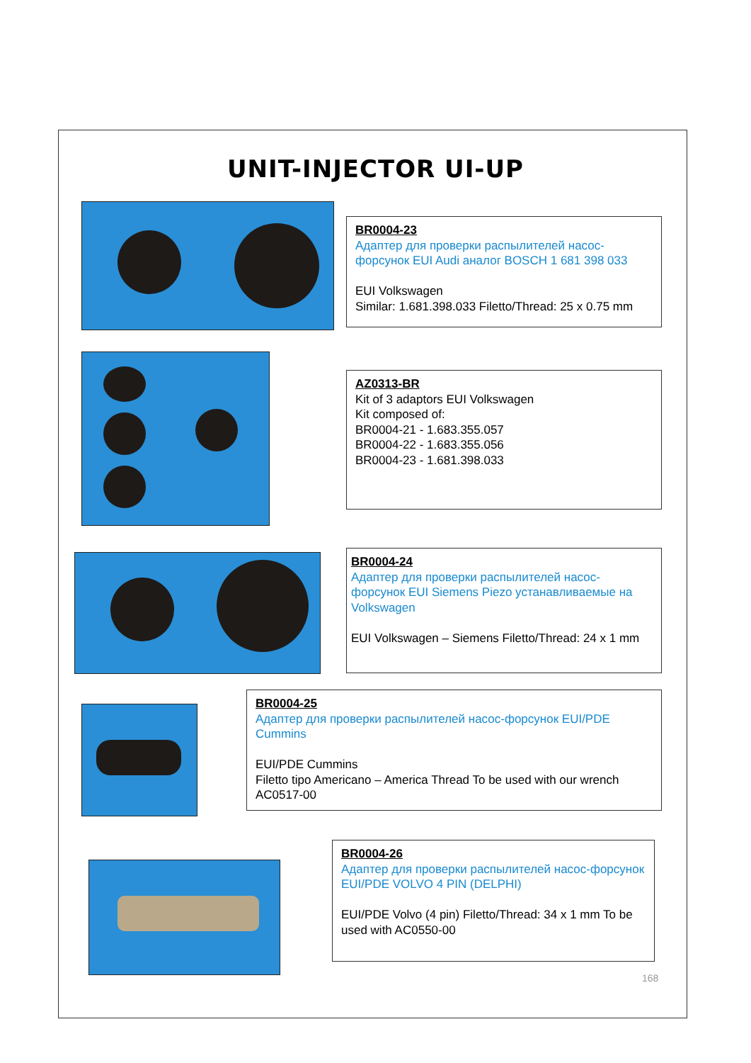UNIT-INJECTOR UI-UP
BR0004-23
Адаптер для проверки распылителей насос-форсунок EUI Audi аналог BOSCH 1 681 398 033
EUI Volkswagen
Similar: 1.681.398.033 Filetto/Thread: 25 x 0.75 mm
AZ0313-BR
Kit of 3 adaptors EUI Volkswagen
Kit composed of:
BR0004-21 - 1.683.355.057
BR0004-22 - 1.683.355.056
BR0004-23 - 1.681.398.033
BR0004-24
Адаптер для проверки распылителей насос-форсунок EUI Siemens Piezo устанавливаемые на Volkswagen
EUI Volkswagen – Siemens Filetto/Thread: 24 x 1 mm
BR0004-25
Адаптер для проверки распылителей насос-форсунок EUI/PDE Cummins
EUI/PDE Cummins
Filetto tipo Americano – America Thread To be used with our wrench AC0517-00
BR0004-26
Адаптер для проверки распылителей насос-форсунок EUI/PDE VOLVO 4 PIN (DELPHI)
EUI/PDE Volvo (4 pin) Filetto/Thread: 34 x 1 mm To be used with AC0550-00
168